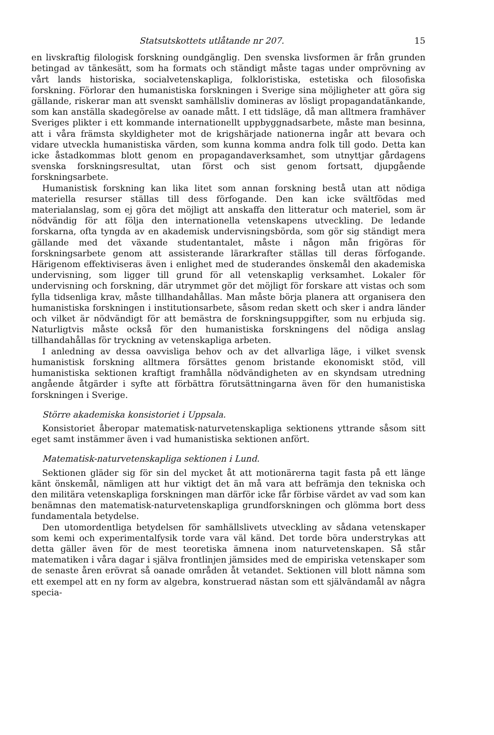Statsutskottets utlåtande nr 207. 15
en livskraftig filologisk forskning oundgänglig. Den svenska livsformen är från grunden betingad av tänkesätt, som ha formats och ständigt måste tagas under omprövning av vårt lands historiska, socialvetenskapliga, folkloristiska, estetiska och filosofiska forskning. Förlorar den humanistiska forskningen i Sverige sina möjligheter att göra sig gällande, riskerar man att svenskt samhällsliv domineras av lösligt propagandatänkande, som kan anställa skadegörelse av oanade mått. I ett tidsläge, då man alltmera framhäver Sveriges plikter i ett kommande internationellt uppbyggnadsarbete, måste man besinna, att i våra främsta skyldigheter mot de krigshärjade nationerna ingår att bevara och vidare utveckla humanistiska värden, som kunna komma andra folk till godo. Detta kan icke åstadkommas blott genom en propagandaverksamhet, som utnyttjar gårdagens svenska forskningsresultat, utan först och sist genom fortsatt, djupgående forskningsarbete.
Humanistisk forskning kan lika litet som annan forskning bestå utan att nödiga materiella resurser ställas till dess förfogande. Den kan icke svältfödas med materialanslag, som ej göra det möjligt att anskaffa den litteratur och materiel, som är nödvändig för att följa den internationella vetenskapens utveckling. De ledande forskarna, ofta tyngda av en akademisk undervisningsbörda, som gör sig ständigt mera gällande med det växande studentantalet, måste i någon mån frigöras för forskningsarbete genom att assisterande lärarkrafter ställas till deras förfogande. Härigenom effektiviseras även i enlighet med de studerandes önskemål den akademiska undervisning, som ligger till grund för all vetenskaplig verksamhet. Lokaler för undervisning och forskning, där utrymmet gör det möjligt för forskare att vistas och som fylla tidsenliga krav, måste tillhandahållas. Man måste börja planera att organisera den humanistiska forskningen i institutionsarbete, såsom redan skett och sker i andra länder och vilket är nödvändigt för att bemästra de forskningsuppgifter, som nu erbjuda sig. Naturligtvis måste också för den humanistiska forskningens del nödiga anslag tillhandahållas för tryckning av vetenskapliga arbeten.
I anledning av dessa oavvisliga behov och av det allvarliga läge, i vilket svensk humanistisk forskning alltmera försättes genom bristande ekonomiskt stöd, vill humanistiska sektionen kraftigt framhålla nödvändigheten av en skyndsam utredning angående åtgärder i syfte att förbättra förutsättningarna även för den humanistiska forskningen i Sverige.
Större akademiska konsistoriet i Uppsala.
Konsistoriet åberopar matematisk-naturvetenskapliga sektionens yttrande såsom sitt eget samt instämmer även i vad humanistiska sektionen anfört.
Matematisk-naturvetenskapliga sektionen i Lund.
Sektionen gläder sig för sin del mycket åt att motionärerna tagit fasta på ett länge känt önskemål, nämligen att hur viktigt det än må vara att befrämja den tekniska och den militära vetenskapliga forskningen man därför icke får förbise värdet av vad som kan benämnas den matematisk-naturvetenskapliga grundforskningen och glömma bort dess fundamentala betydelse.
Den utomordentliga betydelsen för samhällslivets utveckling av sådana vetenskaper som kemi och experimentalfysik torde vara väl känd. Det torde böra understrykas att detta gäller även för de mest teoretiska ämnena inom naturvetenskapen. Så står matematiken i våra dagar i själva frontlinjen jämsides med de empiriska vetenskaper som de senaste åren erövrat så oanade områden åt vetandet. Sektionen vill blott nämna som ett exempel att en ny form av algebra, konstruerad nästan som ett självändamål av några specia-